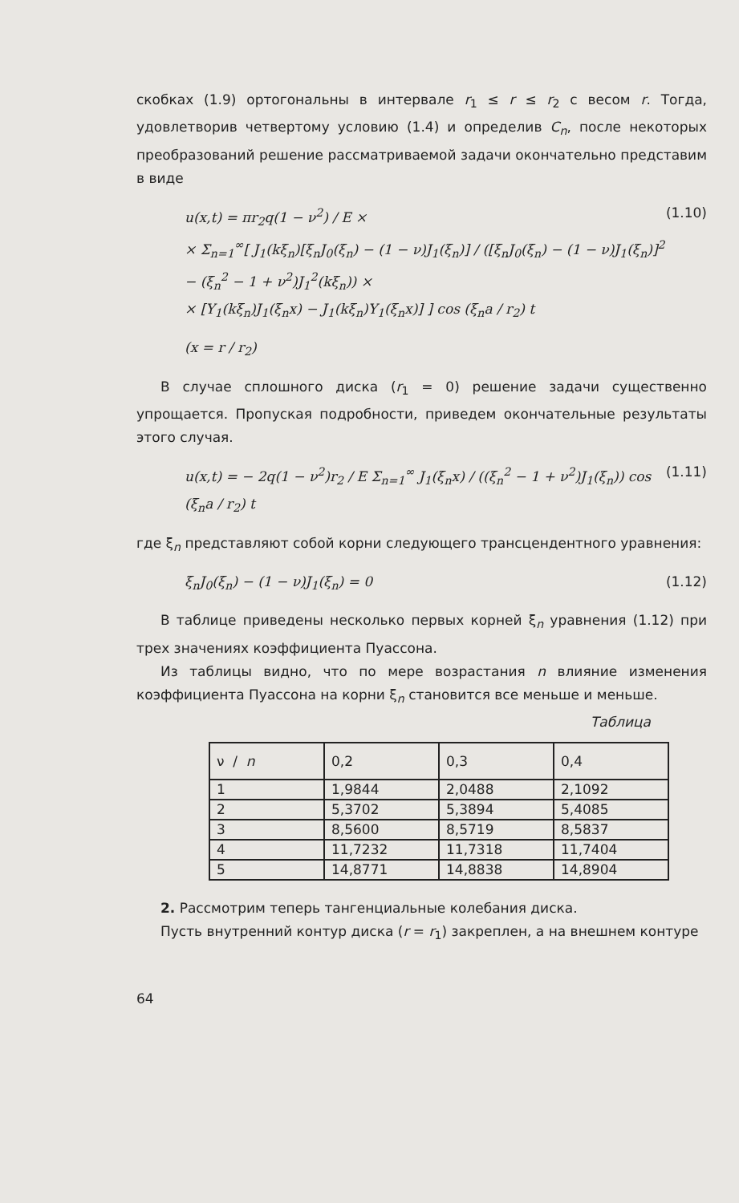скобках (1.9) ортогональны в интервале r<sub>1</sub> ≤ r ≤ r<sub>2</sub> с весом r. Тогда, удовлетворив четвертому условию (1.4) и определив C<sub>n</sub>, после некоторых преобразований решение рассматриваемой задачи окончательно представим в виде
u(x,t) = πr<sub>2</sub>q(1 − ν<sup>2</sup>) / E ×
× Σ<sub>n=1</sub><sup>∞</sup>[ J<sub>1</sub>(kξ<sub>n</sub>)[ξ<sub>n</sub>J<sub>0</sub>(ξ<sub>n</sub>) − (1 − ν)J<sub>1</sub>(ξ<sub>n</sub>)] / ([ξ<sub>n</sub>J<sub>0</sub>(ξ<sub>n</sub>) − (1 − ν)J<sub>1</sub>(ξ<sub>n</sub>)]<sup>2</sup> − (ξ<sub>n</sub><sup>2</sup> − 1 + ν<sup>2</sup>)J<sub>1</sub><sup>2</sup>(kξ<sub>n</sub>)) ×
× [Y<sub>1</sub>(kξ<sub>n</sub>)J<sub>1</sub>(ξ<sub>n</sub>x) − J<sub>1</sub>(kξ<sub>n</sub>)Y<sub>1</sub>(ξ<sub>n</sub>x)] ] cos (ξ<sub>n</sub>a / r<sub>2</sub>) t
(1.10)
(x = r / r<sub>2</sub>)
В случае сплошного диска (r<sub>1</sub> = 0) решение задачи существенно упрощается. Пропуская подробности, приведем окончательные результаты этого случая.
u(x,t) = − 2q(1 − ν<sup>2</sup>)r<sub>2</sub> / E Σ<sub>n=1</sub><sup>∞</sup> J<sub>1</sub>(ξ<sub>n</sub>x) / ((ξ<sub>n</sub><sup>2</sup> − 1 + ν<sup>2</sup>)J<sub>1</sub>(ξ<sub>n</sub>)) cos (ξ<sub>n</sub>a / r<sub>2</sub>) t
(1.11)
где ξ<sub>n</sub> представляют собой корни следующего трансцендентного уравнения:
ξ<sub>n</sub>J<sub>0</sub>(ξ<sub>n</sub>) − (1 − ν)J<sub>1</sub>(ξ<sub>n</sub>) = 0 (1.12)
В таблице приведены несколько первых корней ξ<sub>n</sub> уравнения (1.12) при трех значениях коэффициента Пуассона.
Из таблицы видно, что по мере возрастания n влияние изменения коэффициента Пуассона на корни ξ<sub>n</sub> становится все меньше и меньше.
Таблица
| ν / n | 0,2 | 0,3 | 0,4 |
| --- | --- | --- | --- |
| 1 | 1,9844 | 2,0488 | 2,1092 |
| 2 | 5,3702 | 5,3894 | 5,4085 |
| 3 | 8,5600 | 8,5719 | 8,5837 |
| 4 | 11,7232 | 11,7318 | 11,7404 |
| 5 | 14,8771 | 14,8838 | 14,8904 |
2. Рассмотрим теперь тангенциальные колебания диска.
Пусть внутренний контур диска (r = r<sub>1</sub>) закреплен, а на внешнем контуре
64